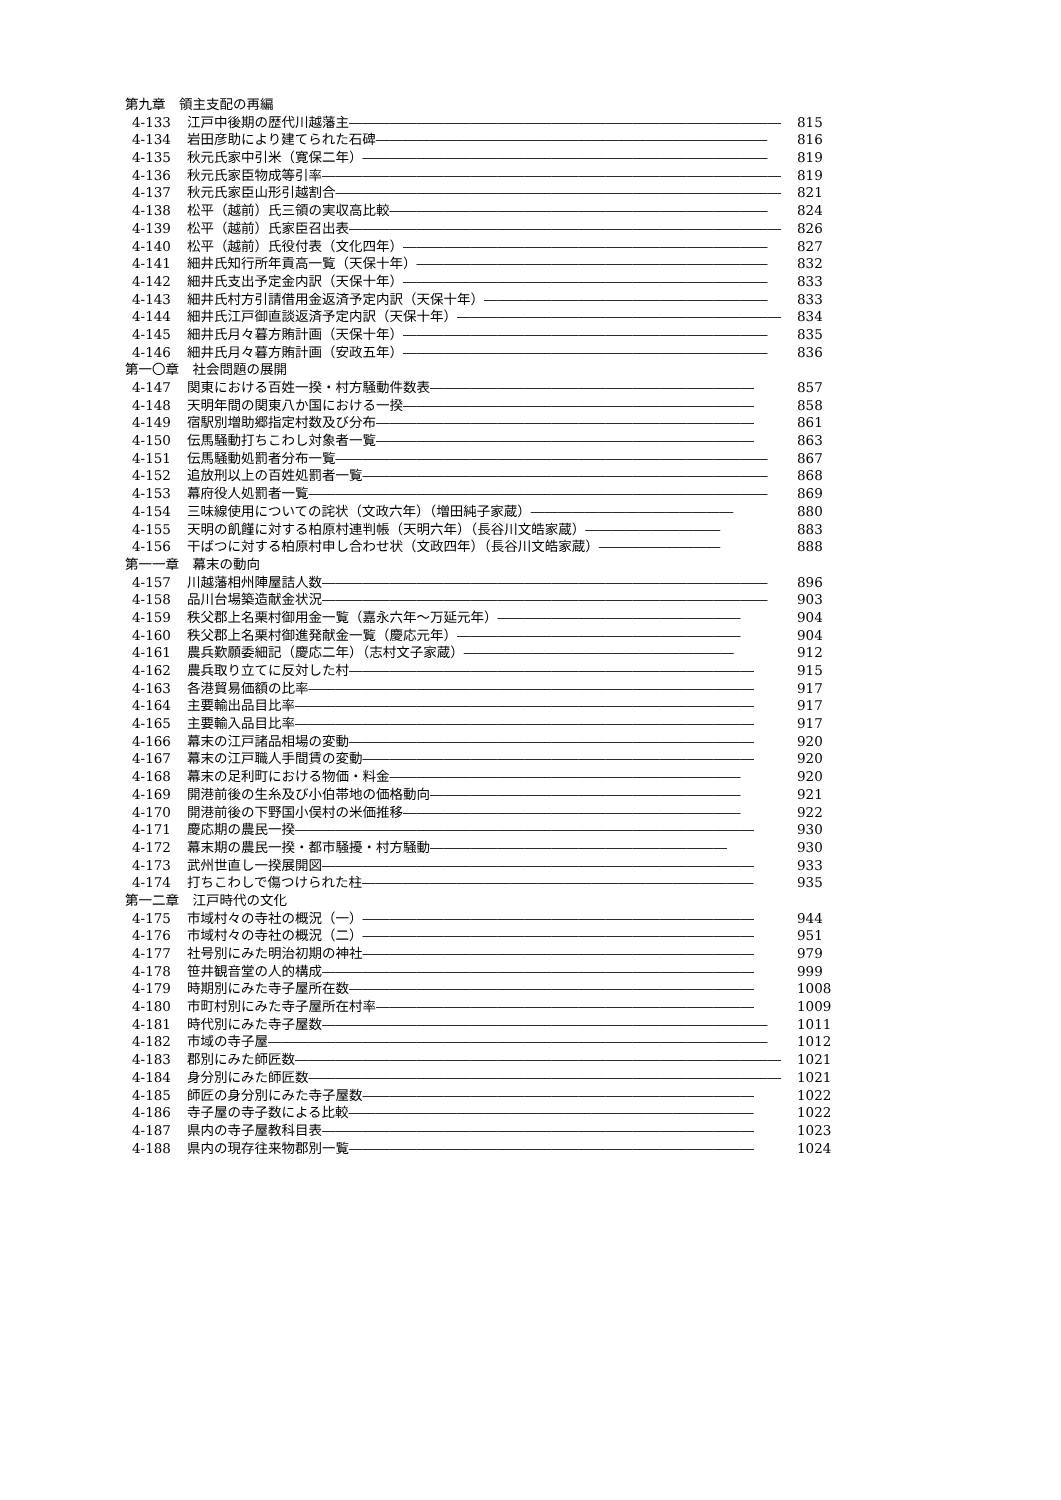第九章　領主支配の再編
4-133 江戸中後期の歴代川越藩主―――――――――――――――――――――――――――――――― 815
4-134 岩田彦助により建てられた石碑――――――――――――――――――――――――――――― 816
4-135 秋元氏家中引米（寛保二年）―――――――――――――――――――――――――――――― 819
4-136 秋元氏家臣物成等引率―――――――――――――――――――――――――――――――――― 819
4-137 秋元氏家臣山形引越割合――――――――――――――――――――――――――――――――― 821
4-138 松平（越前）氏三領の実収高比較―――――――――――――――――――――――――――― 824
4-139 松平（越前）氏家臣召出表―――――――――――――――――――――――――――――――― 826
4-140 松平（越前）氏役付表（文化四年）――――――――――――――――――――――――――― 827
4-141 細井氏知行所年貢高一覧（天保十年）―――――――――――――――――――――――――― 832
4-142 細井氏支出予定金内訳（天保十年）――――――――――――――――――――――――――― 833
4-143 細井氏村方引請借用金返済予定内訳（天保十年）――――――――――――――――――――― 833
4-144 細井氏江戸御直談返済予定内訳（天保十年）―――――――――――――――――――――――― 834
4-145 細井氏月々暮方賄計画（天保十年）――――――――――――――――――――――――――― 835
4-146 細井氏月々暮方賄計画（安政五年）――――――――――――――――――――――――――― 836
第一〇章　社会問題の展開
4-147 関東における百姓一揆・村方騒動件数表―――――――――――――――――――――――― 857
4-148 天明年間の関東八か国における一揆―――――――――――――――――――――――――― 858
4-149 宿駅別増助郷指定村数及び分布―――――――――――――――――――――――――――― 861
4-150 伝馬騒動打ちこわし対象者一覧―――――――――――――――――――――――――――― 863
4-151 伝馬騒動処罰者分布一覧―――――――――――――――――――――――――――――――― 867
4-152 追放刑以上の百姓処罰者一覧―――――――――――――――――――――――――――――― 868
4-153 幕府役人処罰者一覧―――――――――――――――――――――――――――――――――― 869
4-154 三味線使用についての詫状（文政六年）（増田純子家蔵）――――――――――――――― 880
4-155 天明の飢饉に対する柏原村連判帳（天明六年）（長谷川文皓家蔵）―――――――――― 883
4-156 干ばつに対する柏原村申し合わせ状（文政四年）（長谷川文皓家蔵）――――――――― 888
第一一章　幕末の動向
4-157 川越藩相州陣屋詰人数――――――――――――――――――――――――――――――――― 896
4-158 品川台場築造献金状況――――――――――――――――――――――――――――――――― 903
4-159 秩父郡上名栗村御用金一覧（嘉永六年～万延元年）―――――――――――――――――― 904
4-160 秩父郡上名栗村御進発献金一覧（慶応元年）――――――――――――――――――――― 904
4-161 農兵歎願委細記（慶応二年）（志村文子家蔵）―――――――――――――――――――― 912
4-162 農兵取り立てに反対した村―――――――――――――――――――――――――――――― 915
4-163 各港貿易価額の比率――――――――――――――――――――――――――――――――― 917
4-164 主要輸出品目比率―――――――――――――――――――――――――――――――――― 917
4-165 主要輸入品目比率―――――――――――――――――――――――――――――――――― 917
4-166 幕末の江戸諸品相場の変動―――――――――――――――――――――――――――――― 920
4-167 幕末の江戸職人手間賃の変動――――――――――――――――――――――――――――― 920
4-168 幕末の足利町における物価・料金―――――――――――――――――――――――――― 920
4-169 開港前後の生糸及び小伯帯地の価格動向――――――――――――――――――――――― 921
4-170 開港前後の下野国小俣村の米価推移――――――――――――――――――――――――― 922
4-171 慶応期の農民一揆―――――――――――――――――――――――――――――――――― 930
4-172 幕末期の農民一揆・都市騒擾・村方騒動―――――――――――――――――――――― 930
4-173 武州世直し一揆展開図―――――――――――――――――――――――――――――――― 933
4-174 打ちこわしで傷つけられた柱――――――――――――――――――――――――――――― 935
第一二章　江戸時代の文化
4-175 市域村々の寺社の概況（一）――――――――――――――――――――――――――――― 944
4-176 市域村々の寺社の概況（二）――――――――――――――――――――――――――――― 951
4-177 社号別にみた明治初期の神社――――――――――――――――――――――――――――― 979
4-178 笹井観音堂の人的構成―――――――――――――――――――――――――――――――― 999
4-179 時期別にみた寺子屋所在数―――――――――――――――――――――――――――――― 1008
4-180 市町村別にみた寺子屋所在村率―――――――――――――――――――――――――――― 1009
4-181 時代別にみた寺子屋数――――――――――――――――――――――――――――――――― 1011
4-182 市域の寺子屋――――――――――――――――――――――――――――――――――――― 1012
4-183 郡別にみた師匠数―――――――――――――――――――――――――――――――――――― 1021
4-184 身分別にみた師匠数――――――――――――――――――――――――――――――――――― 1021
4-185 師匠の身分別にみた寺子屋数――――――――――――――――――――――――――――― 1022
4-186 寺子屋の寺子数による比較―――――――――――――――――――――――――――――― 1022
4-187 県内の寺子屋教科目表―――――――――――――――――――――――――――――――― 1023
4-188 県内の現存往来物郡別一覧―――――――――――――――――――――――――――――― 1024